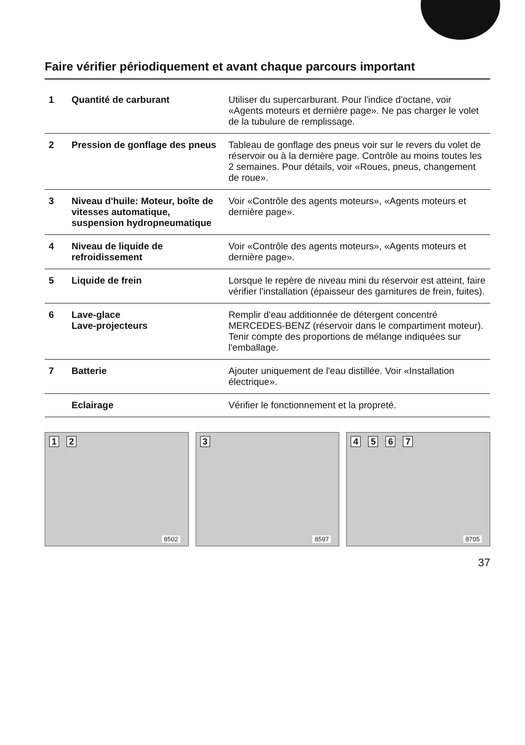Faire vérifier périodiquement et avant chaque parcours important
| 1 | Quantité de carburant | Utiliser du supercarburant. Pour l'indice d'octane, voir «Agents moteurs et dernière page». Ne pas charger le volet de la tubulure de remplissage. |
| 2 | Pression de gonflage des pneus | Tableau de gonflage des pneus voir sur le revers du volet de réservoir ou à la dernière page. Contrôle au moins toutes les 2 semaines. Pour détails, voir «Roues, pneus, changement de roue». |
| 3 | Niveau d'huile: Moteur, boîte de vitesses automatique, suspension hydropneumatique | Voir «Contrôle des agents moteurs», «Agents moteurs et dernière page». |
| 4 | Niveau de liquide de refroidissement | Voir «Contrôle des agents moteurs», «Agents moteurs et dernière page». |
| 5 | Liquide de frein | Lorsque le repère de niveau mini du réservoir est atteint, faire vérifier l'installation (épaisseur des garnitures de frein, fuites). |
| 6 | Lave-glace Lave-projecteurs | Remplir d'eau additionnée de détergent concentré MERCEDES-BENZ (réservoir dans le compartiment moteur). Tenir compte des proportions de mélange indiquées sur l'emballage. |
| 7 | Batterie | Ajouter uniquement de l'eau distillée. Voir «Installation électrique». |
| | Eclairage | Vérifier le fonctionnement et la propreté. |
1 2
8502
3
8597
4 5 6 7
8705
37